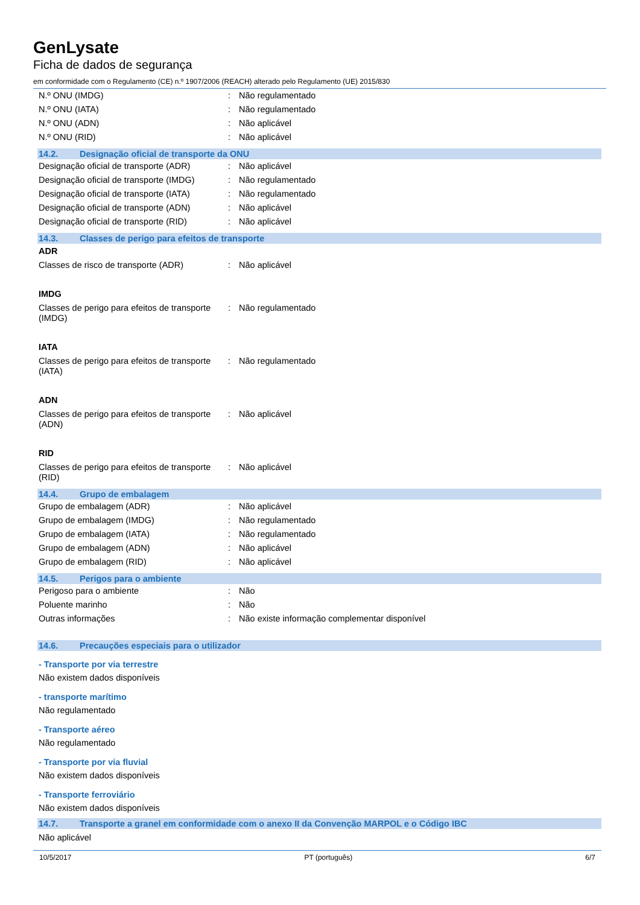GenLysate
Ficha de dados de segurança
em conformidade com o Regulamento (CE) n.º 1907/2006 (REACH) alterado pelo Regulamento (UE) 2015/830
| N.º ONU (IMDG) | : | Não regulamentado |
| N.º ONU (IATA) | : | Não regulamentado |
| N.º ONU (ADN) | : | Não aplicável |
| N.º ONU (RID) | : | Não aplicável |
14.2. Designação oficial de transporte da ONU
| Designação oficial de transporte (ADR) | : | Não aplicável |
| Designação oficial de transporte (IMDG) | : | Não regulamentado |
| Designação oficial de transporte (IATA) | : | Não regulamentado |
| Designação oficial de transporte (ADN) | : | Não aplicável |
| Designação oficial de transporte (RID) | : | Não aplicável |
14.3. Classes de perigo para efeitos de transporte
ADR
| Classes de risco de transporte (ADR) | : | Não aplicável |
IMDG
| Classes de perigo para efeitos de transporte (IMDG) | : | Não regulamentado |
IATA
| Classes de perigo para efeitos de transporte (IATA) | : | Não regulamentado |
ADN
| Classes de perigo para efeitos de transporte (ADN) | : | Não aplicável |
RID
| Classes de perigo para efeitos de transporte (RID) | : | Não aplicável |
14.4. Grupo de embalagem
| Grupo de embalagem (ADR) | : | Não aplicável |
| Grupo de embalagem (IMDG) | : | Não regulamentado |
| Grupo de embalagem (IATA) | : | Não regulamentado |
| Grupo de embalagem (ADN) | : | Não aplicável |
| Grupo de embalagem (RID) | : | Não aplicável |
14.5. Perigos para o ambiente
| Perigoso para o ambiente | : | Não |
| Poluente marinho | : | Não |
| Outras informações | : | Não existe informação complementar disponível |
14.6. Precauções especiais para o utilizador
- Transporte por via terrestre
Não existem dados disponíveis
- transporte marítimo
Não regulamentado
- Transporte aéreo
Não regulamentado
- Transporte por via fluvial
Não existem dados disponíveis
- Transporte ferroviário
Não existem dados disponíveis
14.7. Transporte a granel em conformidade com o anexo II da Convenção MARPOL e o Código IBC
Não aplicável
10/5/2017 PT (português) 6/7